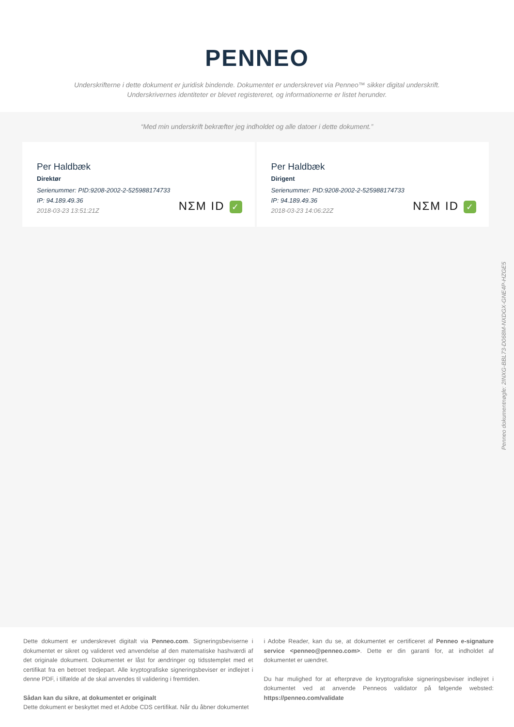PENNEO
Underskrifterne i dette dokument er juridisk bindende. Dokumentet er underskrevet via Penneo™ sikker digital underskrift.
Underskrivernes identiteter er blevet registereret, og informationerne er listet herunder.
“Med min underskrift bekræfter jeg indholdet og alle datoer i dette dokument.”
Per Haldbæk
Direktør
Serienummer: PID:9208-2002-2-525988174733
IP: 94.189.49.36
2018-03-23 13:51:21Z
NΣM ID ✓
Per Haldbæk
Dirigent
Serienummer: PID:9208-2002-2-525988174733
IP: 94.189.49.36
2018-03-23 14:06:22Z
NΣM ID ✓
Penneo dokumentnøgle: 2INXG-BBL73-D068M-NXDGX-GNE4P-HZGE5
Dette dokument er underskrevet digitalt via Penneo.com. Signeringsbeviserne i dokumentet er sikret og valideret ved anvendelse af den matematiske hashværdi af det originale dokument. Dokumentet er låst for ændringer og tidsstemplet med et certifikat fra en betroet tredjepart. Alle kryptografiske signeringsbeviser er indlejret i denne PDF, i tilfælde af de skal anvendes til validering i fremtiden.
Sådan kan du sikre, at dokumentet er originalt
Dette dokument er beskyttet med et Adobe CDS certifikat. Når du åbner dokumentet
i Adobe Reader, kan du se, at dokumentet er certificeret af Penneo e-signature service <penneo@penneo.com>. Dette er din garanti for, at indholdet af dokumentet er uændret.
Du har mulighed for at efterprøve de kryptografiske signeringsbeviser indlejret i dokumentet ved at anvende Penneos validator på følgende websted: https://penneo.com/validate